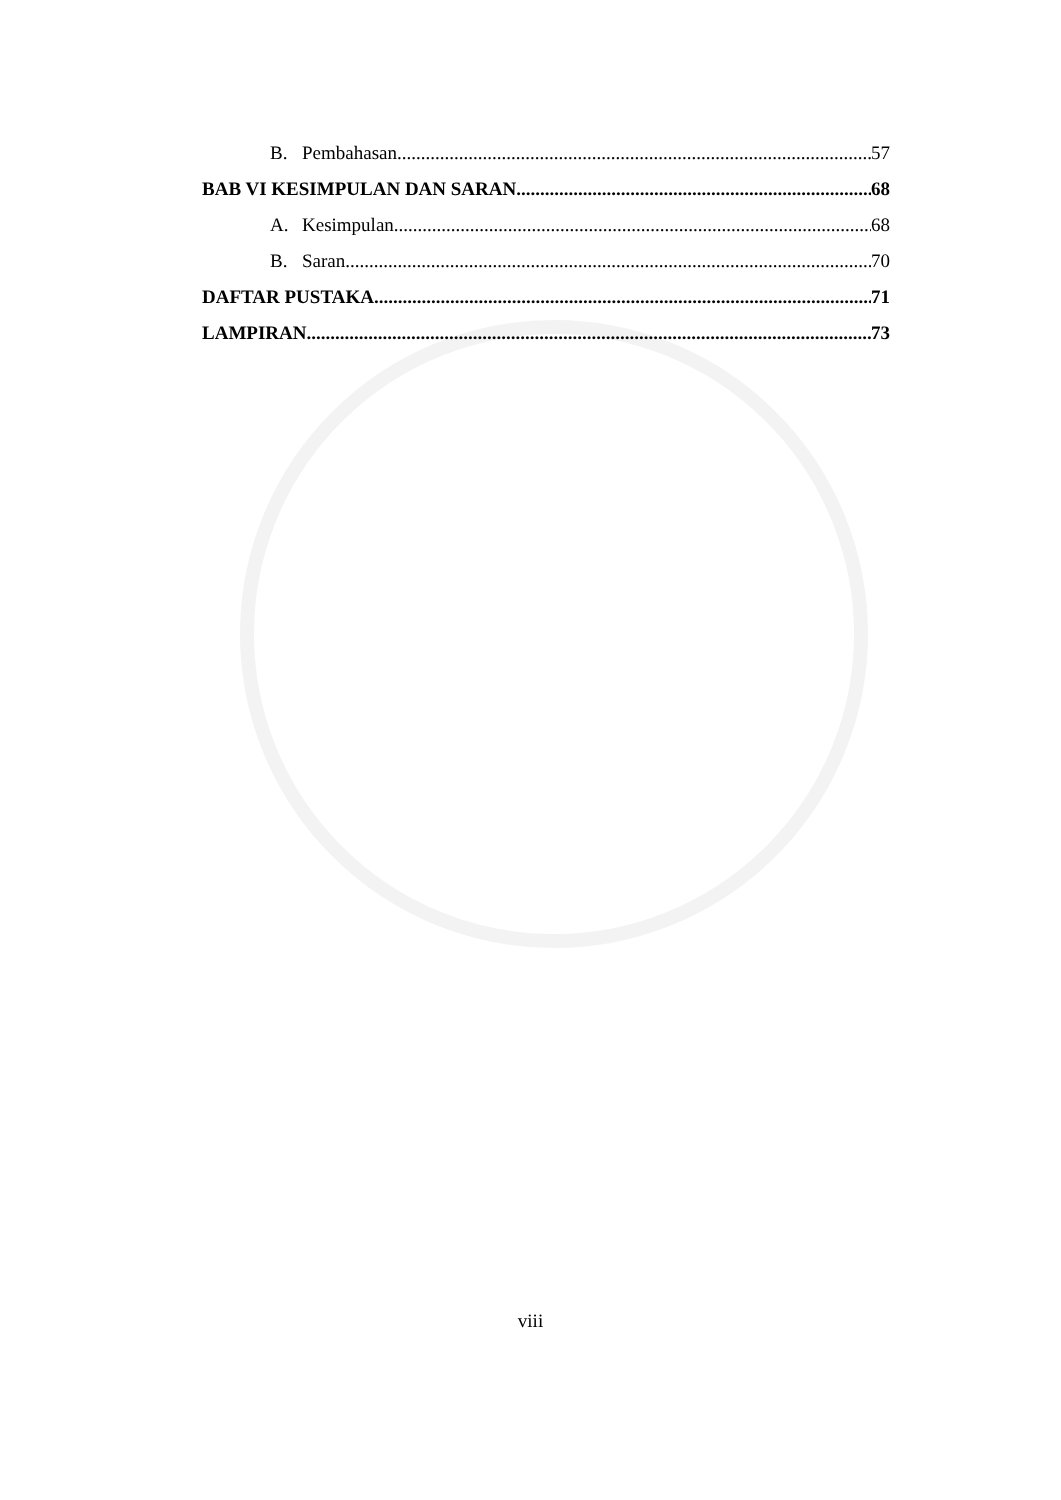B. Pembahasan 57
BAB VI KESIMPULAN DAN SARAN 68
A. Kesimpulan 68
B. Saran 70
DAFTAR PUSTAKA 71
LAMPIRAN 73
viii